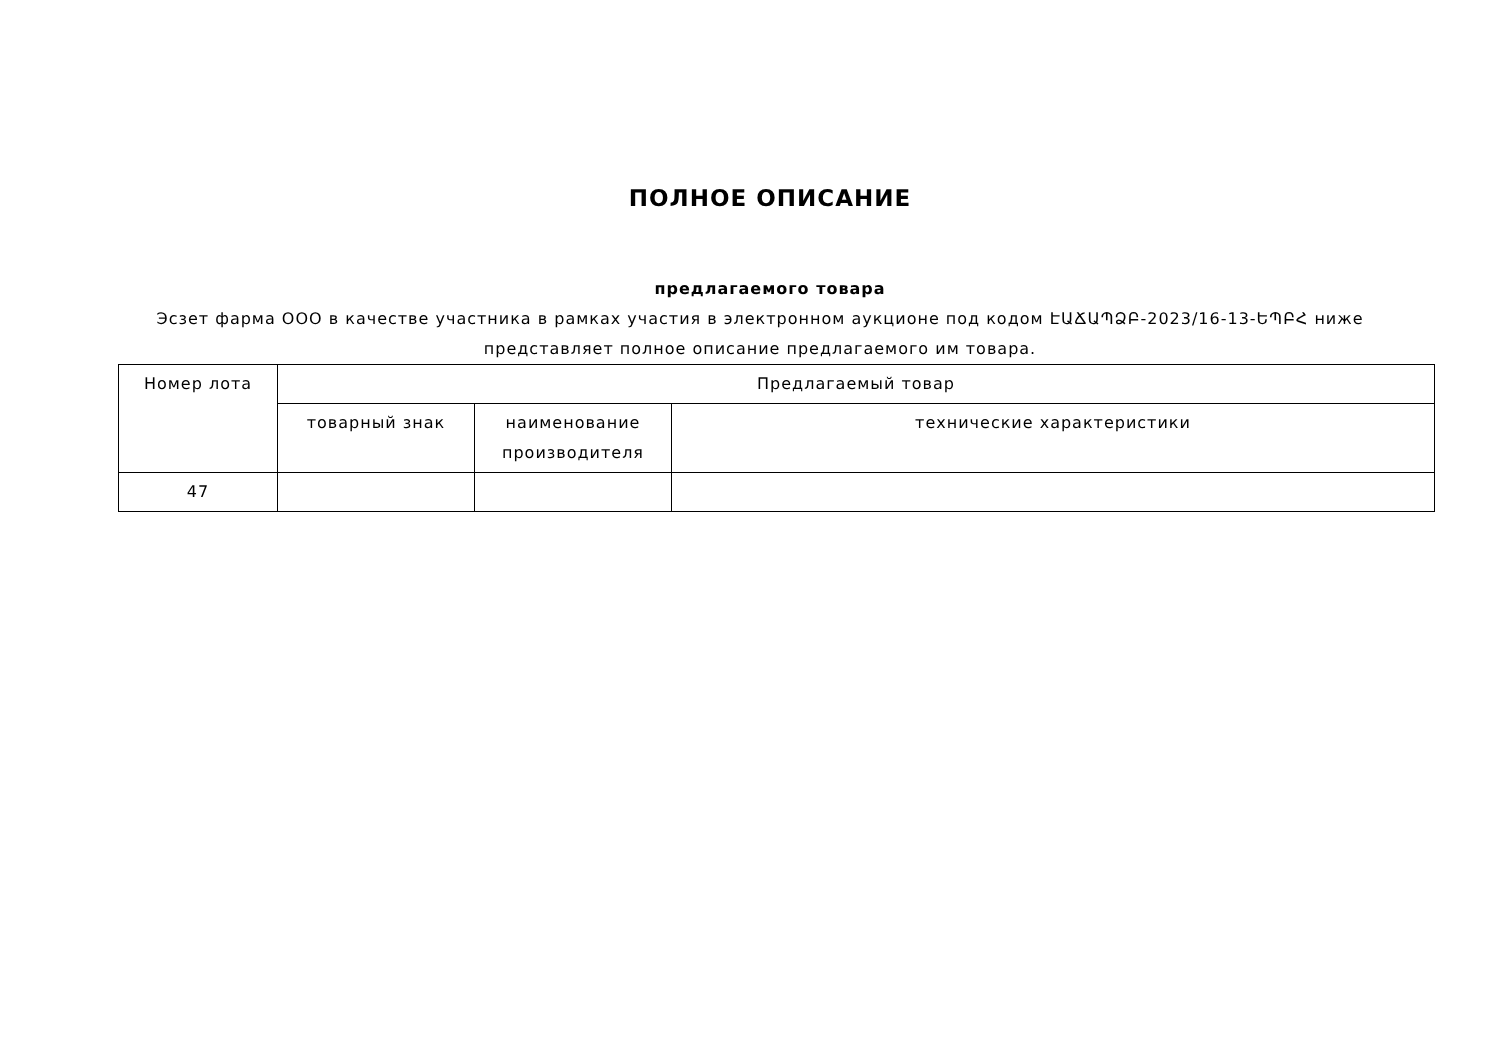ПОЛНОЕ ОПИСАНИЕ
предлагаемого товара
Эсзет фарма ООО в качестве участника в рамках участия в электронном аукционе под кодом ԷԱՃԱՊՁԲ-2023/16-13-ԵՊԲՀ ниже представляет полное описание предлагаемого им товара.
| Номер лота | Предлагаемый товар | | |
| --- | --- | --- | --- |
| | товарный знак | наименование производителя | технические характеристики |
| 47 | | | |